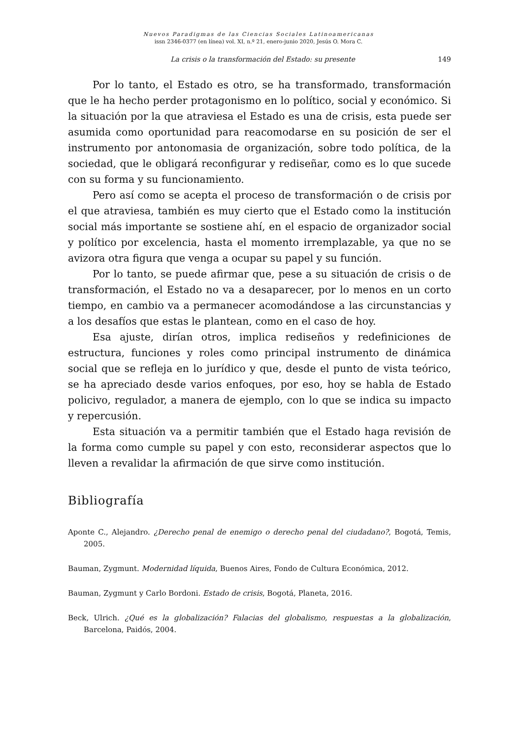Nuevos Paradigmas de las Ciencias Sociales Latinoamericanas
issn 2346-0377 (en línea) vol. XI, n.º 21, enero-junio 2020, Jesús O. Mora C.
La crisis o la transformación del Estado: su presente 149
Por lo tanto, el Estado es otro, se ha transformado, transformación que le ha hecho perder protagonismo en lo político, social y económico. Si la situación por la que atraviesa el Estado es una de crisis, esta puede ser asumida como oportunidad para reacomodarse en su posición de ser el instrumento por antonomasia de organización, sobre todo política, de la sociedad, que le obligará reconfigurar y rediseñar, como es lo que sucede con su forma y su funcionamiento.
Pero así como se acepta el proceso de transformación o de crisis por el que atraviesa, también es muy cierto que el Estado como la institución social más importante se sostiene ahí, en el espacio de organizador social y político por excelencia, hasta el momento irremplazable, ya que no se avizora otra figura que venga a ocupar su papel y su función.
Por lo tanto, se puede afirmar que, pese a su situación de crisis o de transformación, el Estado no va a desaparecer, por lo menos en un corto tiempo, en cambio va a permanecer acomodándose a las circunstancias y a los desafíos que estas le plantean, como en el caso de hoy.
Esa ajuste, dirían otros, implica rediseños y redefiniciones de estructura, funciones y roles como principal instrumento de dinámica social que se refleja en lo jurídico y que, desde el punto de vista teórico, se ha apreciado desde varios enfoques, por eso, hoy se habla de Estado policivo, regulador, a manera de ejemplo, con lo que se indica su impacto y repercusión.
Esta situación va a permitir también que el Estado haga revisión de la forma como cumple su papel y con esto, reconsiderar aspectos que lo lleven a revalidar la afirmación de que sirve como institución.
Bibliografía
Aponte C., Alejandro. ¿Derecho penal de enemigo o derecho penal del ciudadano?, Bogotá, Temis, 2005.
Bauman, Zygmunt. Modernidad líquida, Buenos Aires, Fondo de Cultura Económica, 2012.
Bauman, Zygmunt y Carlo Bordoni. Estado de crisis, Bogotá, Planeta, 2016.
Beck, Ulrich. ¿Qué es la globalización? Falacias del globalismo, respuestas a la globalización, Barcelona, Paidós, 2004.